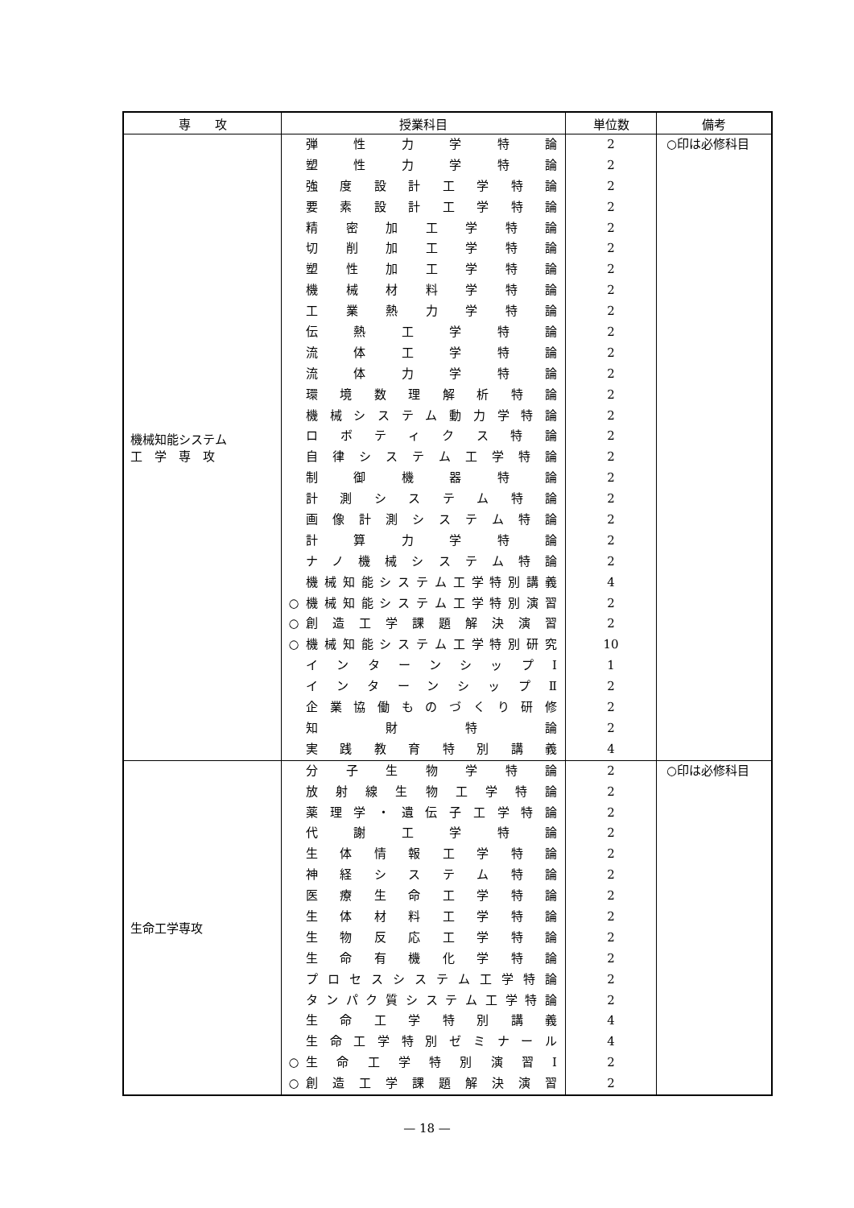| 専 攻 | 授業科目 | 単位数 | 備考 |
| --- | --- | --- | --- |
| 機械知能システム 工 学 専 攻 | 弾性力学特論 塑性力学特論 強度設計工学特論 要素設計工学特論 精密加工学特論 切削加工学特論 塑性加工学特論 機械材料学特論 工業熱力学特論 伝熱工学特論 流体工学特論 流体力学特論 環境数理解析特論 機械システム動力学特論 ロボティクス特論 自律システム工学特論 制御機器特論 計測システム特論 画像計測システム特論 計算力学特論 ナノ機械システム特論 機械知能システム工学特別講義 ○ 機械知能システム工学特別演習 ○ 創造工学課題解決演習 ○ 機械知能システム工学特別研究 インターンシップⅠ インターンシップⅡ 企業協働ものづくり研修 知財特論 実践教育特別講義 | 2 2 2 2 2 2 2 2 2 2 2 2 2 2 2 2 2 2 2 2 2 4 2 2 10 1 2 2 2 4 | ○印は必修科目 |
| 生命工学専攻 | 分子生物学特論 放射線生物工学特論 薬理学・遺伝子工学特論 代謝工学特論 生体情報工学特論 神経システム特論 医療生命工学特論 生体材料工学特論 生物反応工学特論 生命有機化学特論 プロセスシステム工学特論 タンパク質システム工学特論 生命工学特別講義 生命工学特別ゼミナール ○ 生命工学特別演習Ⅰ ○ 創造工学課題解決演習 | 2 2 2 2 2 2 2 2 2 2 2 2 4 4 2 2 | ○印は必修科目 |
— 18 —